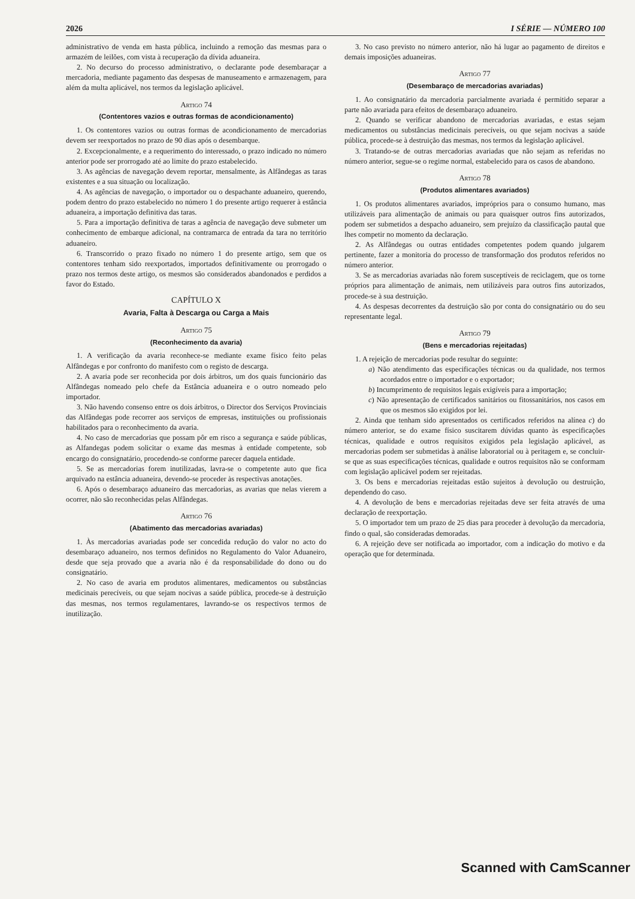2026 I SÉRIE — NÚMERO 100
administrativo de venda em hasta pública, incluindo a remoção das mesmas para o armazém de leilões, com vista à recuperação da dívida aduaneira.
2. No decurso do processo administrativo, o declarante pode desembaraçar a mercadoria, mediante pagamento das despesas de manuseamento e armazenagem, para além da multa aplicável, nos termos da legislação aplicável.
Artigo 74
(Contentores vazios e outras formas de acondicionamento)
1. Os contentores vazios ou outras formas de acondicionamento de mercadorias devem ser reexportados no prazo de 90 dias após o desembarque.
2. Excepcionalmente, e a requerimento do interessado, o prazo indicado no número anterior pode ser prorrogado até ao limite do prazo estabelecido.
3. As agências de navegação devem reportar, mensalmente, às Alfândegas as taras existentes e a sua situação ou localização.
4. As agências de navegação, o importador ou o despachante aduaneiro, querendo, podem dentro do prazo estabelecido no número 1 do presente artigo requerer à estância aduaneira, a importação definitiva das taras.
5. Para a importação definitiva de taras a agência de navegação deve submeter um conhecimento de embarque adicional, na contramarca de entrada da tara no território aduaneiro.
6. Transcorrido o prazo fixado no número 1 do presente artigo, sem que os contentores tenham sido reexportados, importados definitivamente ou prorrogado o prazo nos termos deste artigo, os mesmos são considerados abandonados e perdidos a favor do Estado.
CAPÍTULO X
Avaria, Falta à Descarga ou Carga a Mais
Artigo 75
(Reconhecimento da avaria)
1. A verificação da avaria reconhece-se mediante exame físico feito pelas Alfândegas e por confronto do manifesto com o registo de descarga.
2. A avaria pode ser reconhecida por dois árbitros, um dos quais funcionário das Alfândegas nomeado pelo chefe da Estância aduaneira e o outro nomeado pelo importador.
3. Não havendo consenso entre os dois árbitros, o Director dos Serviços Provinciais das Alfândegas pode recorrer aos serviços de empresas, instituições ou profissionais habilitados para o reconhecimento da avaria.
4. No caso de mercadorias que possam pôr em risco a segurança e saúde públicas, as Alfandegas podem solicitar o exame das mesmas à entidade competente, sob encargo do consignatário, procedendo-se conforme parecer daquela entidade.
5. Se as mercadorias forem inutilizadas, lavra-se o competente auto que fica arquivado na estância aduaneira, devendo-se proceder às respectivas anotações.
6. Após o desembaraço aduaneiro das mercadorias, as avarias que nelas vierem a ocorrer, não são reconhecidas pelas Alfândegas.
Artigo 76
(Abatimento das mercadorias avariadas)
1. Às mercadorias avariadas pode ser concedida redução do valor no acto do desembaraço aduaneiro, nos termos definidos no Regulamento do Valor Aduaneiro, desde que seja provado que a avaria não é da responsabilidade do dono ou do consignatário.
2. No caso de avaria em produtos alimentares, medicamentos ou substâncias medicinais perecíveis, ou que sejam nocivas a saúde pública, procede-se à destruição das mesmas, nos termos regulamentares, lavrando-se os respectivos termos de inutilização.
3. No caso previsto no número anterior, não há lugar ao pagamento de direitos e demais imposições aduaneiras.
Artigo 77
(Desembaraço de mercadorias avariadas)
1. Ao consignatário da mercadoria parcialmente avariada é permitido separar a parte não avariada para efeitos de desembaraço aduaneiro.
2. Quando se verificar abandono de mercadorias avariadas, e estas sejam medicamentos ou substâncias medicinais perecíveis, ou que sejam nocivas a saúde pública, procede-se à destruição das mesmas, nos termos da legislação aplicável.
3. Tratando-se de outras mercadorias avariadas que não sejam as referidas no número anterior, segue-se o regime normal, estabelecido para os casos de abandono.
Artigo 78
(Produtos alimentares avariados)
1. Os produtos alimentares avariados, impróprios para o consumo humano, mas utilizáveis para alimentação de animais ou para quaisquer outros fins autorizados, podem ser submetidos a despacho aduaneiro, sem prejuízo da classificação pautal que lhes competir no momento da declaração.
2. As Alfândegas ou outras entidades competentes podem quando julgarem pertinente, fazer a monitoria do processo de transformação dos produtos referidos no número anterior.
3. Se as mercadorias avariadas não forem susceptíveis de reciclagem, que os torne próprios para alimentação de animais, nem utilizáveis para outros fins autorizados, procede-se à sua destruição.
4. As despesas decorrentes da destruição são por conta do consignatário ou do seu representante legal.
Artigo 79
(Bens e mercadorias rejeitadas)
1. A rejeição de mercadorias pode resultar do seguinte:
a) Não atendimento das especificações técnicas ou da qualidade, nos termos acordados entre o importador e o exportador;
b) Incumprimento de requisitos legais exigíveis para a importação;
c) Não apresentação de certificados sanitários ou fitossanitários, nos casos em que os mesmos são exigidos por lei.
2. Ainda que tenham sido apresentados os certificados referidos na alínea c) do número anterior, se do exame físico suscitarem dúvidas quanto às especificações técnicas, qualidade e outros requisitos exigidos pela legislação aplicável, as mercadorias podem ser submetidas à análise laboratorial ou à peritagem e, se concluir-se que as suas especificações técnicas, qualidade e outros requisitos não se conformam com legislação aplicável podem ser rejeitadas.
3. Os bens e mercadorias rejeitadas estão sujeitos à devolução ou destruição, dependendo do caso.
4. A devolução de bens e mercadorias rejeitadas deve ser feita através de uma declaração de reexportação.
5. O importador tem um prazo de 25 dias para proceder à devolução da mercadoria, findo o qual, são consideradas demoradas.
6. A rejeição deve ser notificada ao importador, com a indicação do motivo e da operação que for determinada.
Scanned with CamScanner